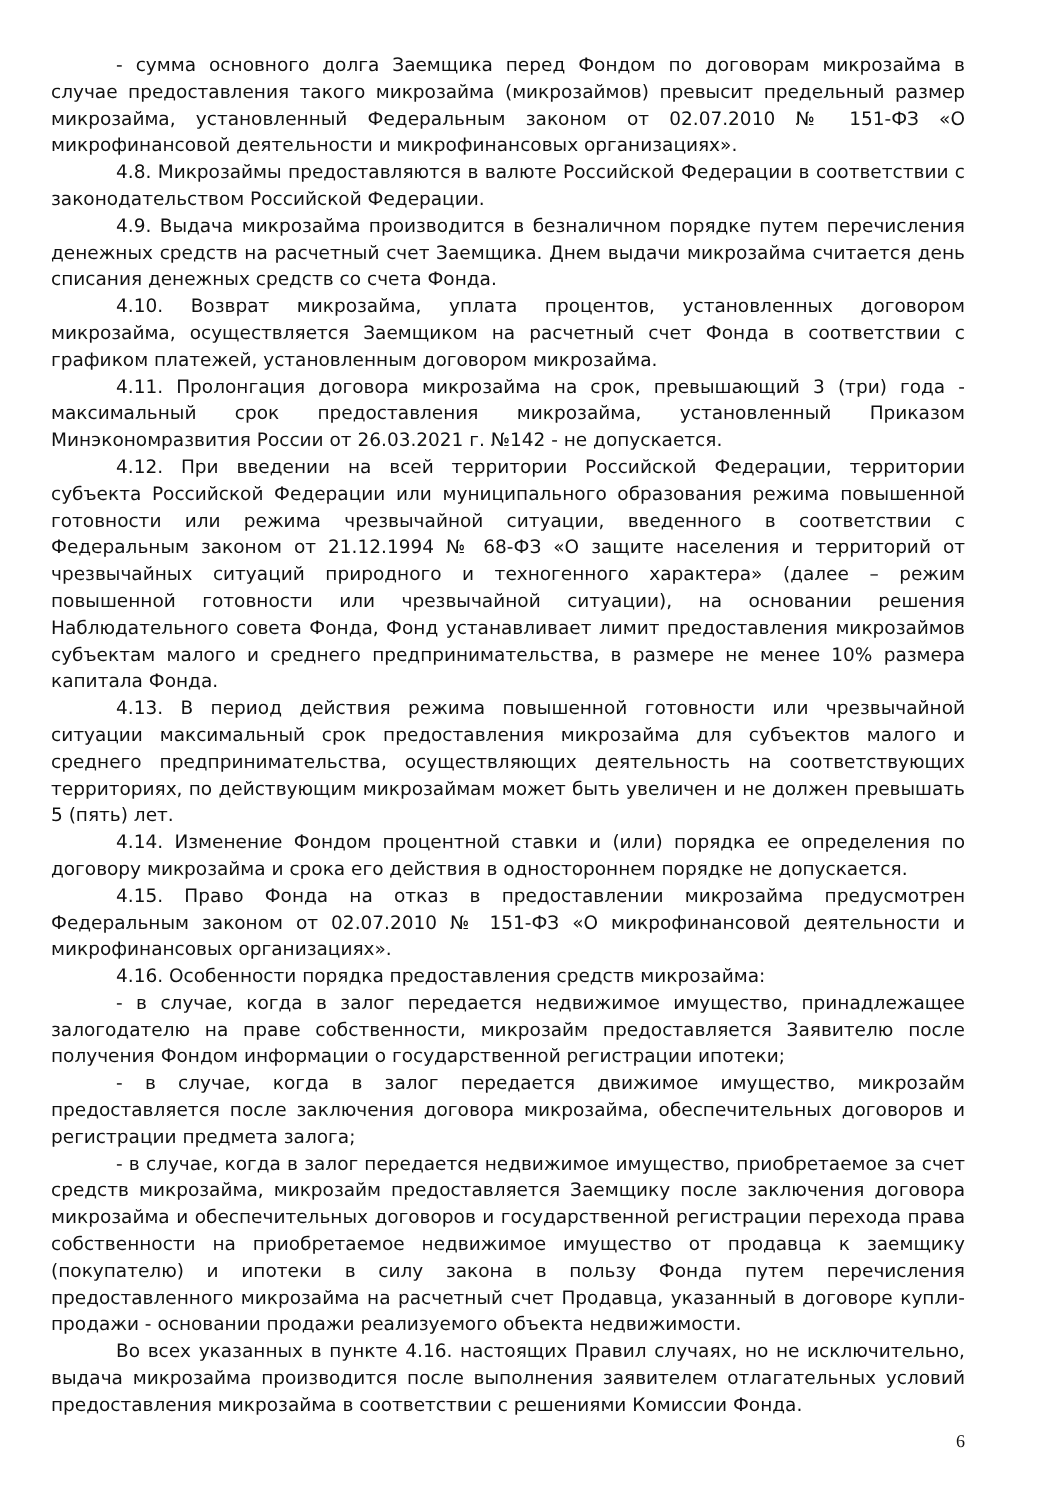- сумма основного долга Заемщика перед Фондом по договорам микрозайма в случае предоставления такого микрозайма (микрозаймов) превысит предельный размер микрозайма, установленный Федеральным законом от 02.07.2010 № 151-ФЗ «О микрофинансовой деятельности и микрофинансовых организациях».
4.8. Микрозаймы предоставляются в валюте Российской Федерации в соответствии с законодательством Российской Федерации.
4.9. Выдача микрозайма производится в безналичном порядке путем перечисления денежных средств на расчетный счет Заемщика. Днем выдачи микрозайма считается день списания денежных средств со счета Фонда.
4.10. Возврат микрозайма, уплата процентов, установленных договором микрозайма, осуществляется Заемщиком на расчетный счет Фонда в соответствии с графиком платежей, установленным договором микрозайма.
4.11. Пролонгация договора микрозайма на срок, превышающий 3 (три) года - максимальный срок предоставления микрозайма, установленный Приказом Минэкономразвития России от 26.03.2021 г. №142 - не допускается.
4.12. При введении на всей территории Российской Федерации, территории субъекта Российской Федерации или муниципального образования режима повышенной готовности или режима чрезвычайной ситуации, введенного в соответствии с Федеральным законом от 21.12.1994 № 68-ФЗ «О защите населения и территорий от чрезвычайных ситуаций природного и техногенного характера» (далее – режим повышенной готовности или чрезвычайной ситуации), на основании решения Наблюдательного совета Фонда, Фонд устанавливает лимит предоставления микрозаймов субъектам малого и среднего предпринимательства, в размере не менее 10% размера капитала Фонда.
4.13. В период действия режима повышенной готовности или чрезвычайной ситуации максимальный срок предоставления микрозайма для субъектов малого и среднего предпринимательства, осуществляющих деятельность на соответствующих территориях, по действующим микрозаймам может быть увеличен и не должен превышать 5 (пять) лет.
4.14. Изменение Фондом процентной ставки и (или) порядка ее определения по договору микрозайма и срока его действия в одностороннем порядке не допускается.
4.15. Право Фонда на отказ в предоставлении микрозайма предусмотрен Федеральным законом от 02.07.2010 № 151-ФЗ «О микрофинансовой деятельности и микрофинансовых организациях».
4.16. Особенности порядка предоставления средств микрозайма:
- в случае, когда в залог передается недвижимое имущество, принадлежащее залогодателю на праве собственности, микрозайм предоставляется Заявителю после получения Фондом информации о государственной регистрации ипотеки;
- в случае, когда в залог передается движимое имущество, микрозайм предоставляется после заключения договора микрозайма, обеспечительных договоров и регистрации предмета залога;
- в случае, когда в залог передается недвижимое имущество, приобретаемое за счет средств микрозайма, микрозайм предоставляется Заемщику после заключения договора микрозайма и обеспечительных договоров и государственной регистрации перехода права собственности на приобретаемое недвижимое имущество от продавца к заемщику (покупателю) и ипотеки в силу закона в пользу Фонда путем перечисления предоставленного микрозайма на расчетный счет Продавца, указанный в договоре купли-продажи - основании продажи реализуемого объекта недвижимости.
Во всех указанных в пункте 4.16. настоящих Правил случаях, но не исключительно, выдача микрозайма производится после выполнения заявителем отлагательных условий предоставления микрозайма в соответствии с решениями Комиссии Фонда.
6